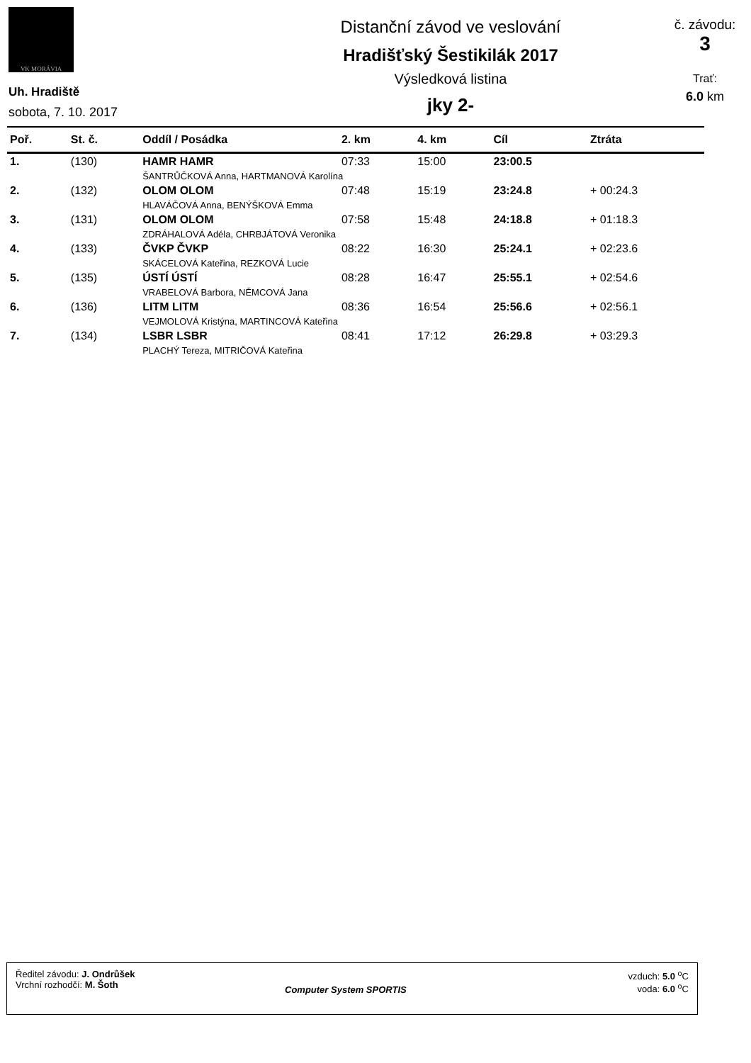VK MORÁVIA
Uh. Hradiště
sobota, 7. 10. 2017
Distanční závod ve veslování
Hradišťský Šestikilák 2017
Výsledková listina
jky 2-
č. závodu:
3
Trať:
6.0 km
| Poř. | St. č. | Oddíl / Posádka | 2. km | 4. km | Cíl | Ztráta |
| --- | --- | --- | --- | --- | --- | --- |
| 1. | (130) | HAMR HAMR | 07:33 | 15:00 | 23:00.5 | |
| | | ŠANTRŮČKOVÁ Anna, HARTMANOVÁ Karolína | | | | |
| 2. | (132) | OLOM OLOM | 07:48 | 15:19 | 23:24.8 | + 00:24.3 |
| | | HLAVÁČOVÁ Anna, BENÝŠKOVÁ Emma | | | | |
| 3. | (131) | OLOM OLOM | 07:58 | 15:48 | 24:18.8 | + 01:18.3 |
| | | ZDRÁHALOVÁ Adéla, CHRBJÁTOVÁ Veronika | | | | |
| 4. | (133) | ČVKP ČVKP | 08:22 | 16:30 | 25:24.1 | + 02:23.6 |
| | | SKÁCELOVÁ Kateřina, REZKOVÁ Lucie | | | | |
| 5. | (135) | ÚSTÍ ÚSTÍ | 08:28 | 16:47 | 25:55.1 | + 02:54.6 |
| | | VRABELOVÁ Barbora, NĚMCOVÁ Jana | | | | |
| 6. | (136) | LITM LITM | 08:36 | 16:54 | 25:56.6 | + 02:56.1 |
| | | VEJMOLOVÁ Kristýna, MARTINCOVÁ Kateřina | | | | |
| 7. | (134) | LSBR LSBR | 08:41 | 17:12 | 26:29.8 | + 03:29.3 |
| | | PLACHÝ Tereza, MITRIČOVÁ Kateřina | | | | |
Ředitel závodu: J. Ondrůšek
Vrchní rozhodčí: M. Šoth
Computer System SPORTIS
vzduch: 5.0 <sup>o</sup>C
voda: 6.0 <sup>o</sup>C